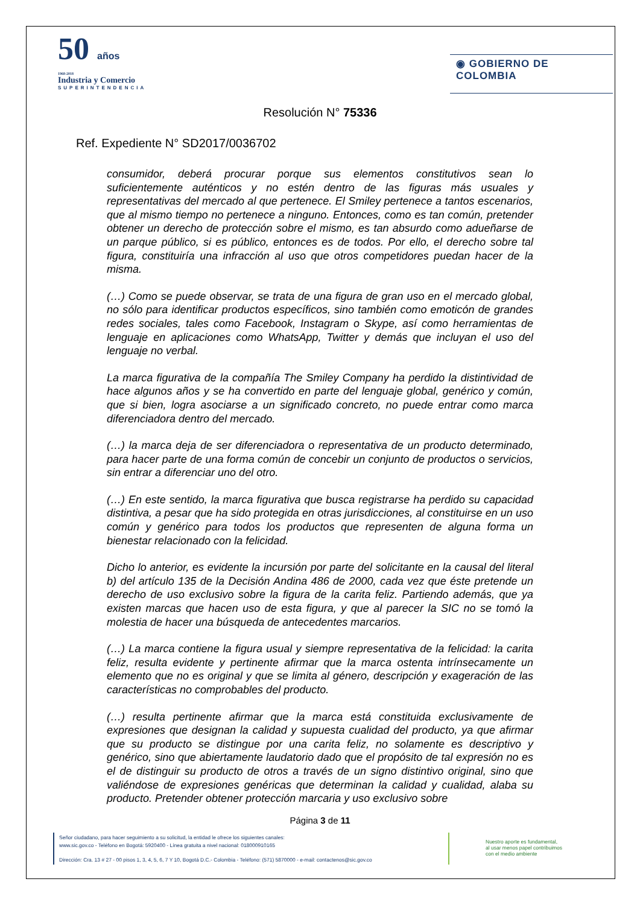50 años
1968-2018
Industria y Comercio
SUPERINTENDENCIA
◉ GOBIERNO DE COLOMBIA
Resolución N° 75336
Ref. Expediente N° SD2017/0036702
consumidor, deberá procurar porque sus elementos constitutivos sean lo suficientemente auténticos y no estén dentro de las figuras más usuales y representativas del mercado al que pertenece. El Smiley pertenece a tantos escenarios, que al mismo tiempo no pertenece a ninguno. Entonces, como es tan común, pretender obtener un derecho de protección sobre el mismo, es tan absurdo como adueñarse de un parque público, si es público, entonces es de todos. Por ello, el derecho sobre tal figura, constituiría una infracción al uso que otros competidores puedan hacer de la misma.
(…) Como se puede observar, se trata de una figura de gran uso en el mercado global, no sólo para identificar productos específicos, sino también como emoticón de grandes redes sociales, tales como Facebook, Instagram o Skype, así como herramientas de lenguaje en aplicaciones como WhatsApp, Twitter y demás que incluyan el uso del lenguaje no verbal.
La marca figurativa de la compañía The Smiley Company ha perdido la distintividad de hace algunos años y se ha convertido en parte del lenguaje global, genérico y común, que si bien, logra asociarse a un significado concreto, no puede entrar como marca diferenciadora dentro del mercado.
(…) la marca deja de ser diferenciadora o representativa de un producto determinado, para hacer parte de una forma común de concebir un conjunto de productos o servicios, sin entrar a diferenciar uno del otro.
(…) En este sentido, la marca figurativa que busca registrarse ha perdido su capacidad distintiva, a pesar que ha sido protegida en otras jurisdicciones, al constituirse en un uso común y genérico para todos los productos que representen de alguna forma un bienestar relacionado con la felicidad.
Dicho lo anterior, es evidente la incursión por parte del solicitante en la causal del literal b) del artículo 135 de la Decisión Andina 486 de 2000, cada vez que éste pretende un derecho de uso exclusivo sobre la figura de la carita feliz. Partiendo además, que ya existen marcas que hacen uso de esta figura, y que al parecer la SIC no se tomó la molestia de hacer una búsqueda de antecedentes marcarios.
(…) La marca contiene la figura usual y siempre representativa de la felicidad: la carita feliz, resulta evidente y pertinente afirmar que la marca ostenta intrínsecamente un elemento que no es original y que se limita al género, descripción y exageración de las características no comprobables del producto.
(…) resulta pertinente afirmar que la marca está constituida exclusivamente de expresiones que designan la calidad y supuesta cualidad del producto, ya que afirmar que su producto se distingue por una carita feliz, no solamente es descriptivo y genérico, sino que abiertamente laudatorio dado que el propósito de tal expresión no es el de distinguir su producto de otros a través de un signo distintivo original, sino que valiéndose de expresiones genéricas que determinan la calidad y cualidad, alaba su producto. Pretender obtener protección marcaria y uso exclusivo sobre
Página 3 de 11
Señor ciudadano, para hacer seguimiento a su solicitud, la entidad le ofrece los siguientes canales:
www.sic.gov.co - Teléfono en Bogotá: 5920400 - Línea gratuita a nivel nacional: 018000910165
Dirección: Cra. 13 # 27 - 00 pisos 1, 3, 4, 5, 6, 7 Y 10, Bogotá D.C.- Colombia - Teléfono: (571) 5870000 - e-mail: contactenos@sic.gov.co
Nuestro aporte es fundamental,
al usar menos papel contribuimos
con el medio ambiente